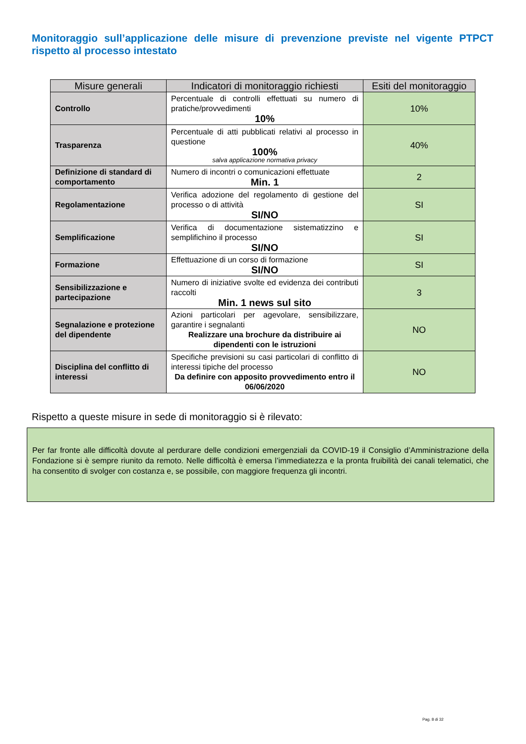Monitoraggio sull’applicazione delle misure di prevenzione previste nel vigente PTPCT rispetto al processo intestato
| Misure generali | Indicatori di monitoraggio richiesti | Esiti del monitoraggio |
| --- | --- | --- |
| Controllo | Percentuale di controlli effettuati su numero di pratiche/provvedimenti 10% | 10% |
| Trasparenza | Percentuale di atti pubblicati relativi al processo in questione 100% salva applicazione normativa privacy | 40% |
| Definizione di standard di comportamento | Numero di incontri o comunicazioni effettuate Min. 1 | 2 |
| Regolamentazione | Verifica adozione del regolamento di gestione del processo o di attività SI/NO | SI |
| Semplificazione | Verifica di documentazione sistematizzino e semplifichino il processo SI/NO | SI |
| Formazione | Effettuazione di un corso di formazione SI/NO | SI |
| Sensibilizzazione e partecipazione | Numero di iniziative svolte ed evidenza dei contributi raccolti Min. 1 news sul sito | 3 |
| Segnalazione e protezione del dipendente | Azioni particolari per agevolare, sensibilizzare, garantire i segnalanti Realizzare una brochure da distribuire ai dipendenti con le istruzioni | NO |
| Disciplina del conflitto di interessi | Specifiche previsioni su casi particolari di conflitto di interessi tipiche del processo Da definire con apposito provvedimento entro il 06/06/2020 | NO |
Rispetto a queste misure in sede di monitoraggio si è rilevato:
Per far fronte alle difficoltà dovute al perdurare delle condizioni emergenziali da COVID-19 il Consiglio d’Amministrazione della Fondazione si è sempre riunito da remoto. Nelle difficoltà è emersa l’immediatezza e la pronta fruibilità dei canali telematici, che ha consentito di svolger con costanza e, se possibile, con maggiore frequenza gli incontri.
Pag. 8 di 32